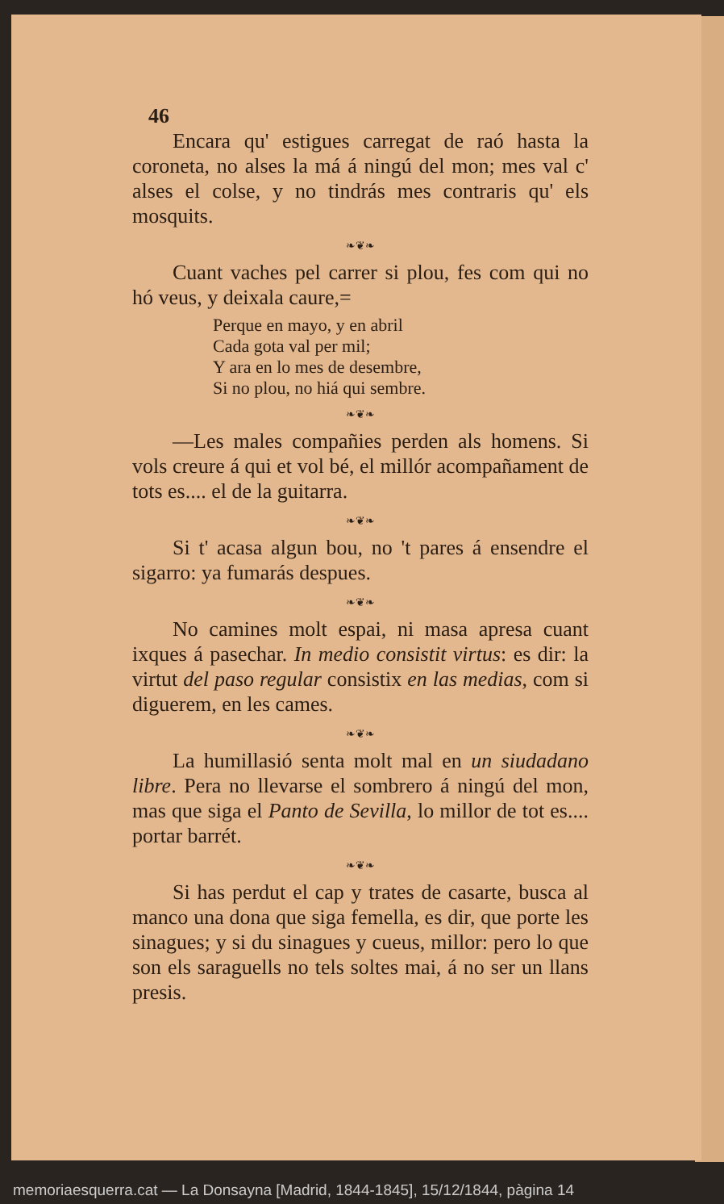46
Encara qu' estigues carregat de raó hasta la coroneta, no alses la má á ningú del mon; mes val c' alses el colse, y no tindrás mes contraris qu' els mosquits.
❧❦❧
Cuant vaches pel carrer si plou, fes com qui no hó veus, y deixala caure,=
Perque en mayo, y en abril
Cada gota val per mil;
Y ara en lo mes de desembre,
Si no plou, no hiá qui sembre.
❧❦❧
—Les males compañies perden als homens. Si vols creure á qui et vol bé, el millór acompañament de tots es.... el de la guitarra.
❧❦❧
Si t' acasa algun bou, no 't pares á ensendre el sigarro: ya fumarás despues.
❧❦❧
No camines molt espai, ni masa apresa cuant ixques á pasechar. In medio consistit virtus: es dir: la virtut del paso regular consistix en las medias, com si diguerem, en les cames.
❧❦❧
La humillasió senta molt mal en un siudadano libre. Pera no llevarse el sombrero á ningú del mon, mas que siga el Panto de Sevilla, lo millor de tot es.... portar barrét.
❧❦❧
Si has perdut el cap y trates de casarte, busca al manco una dona que siga femella, es dir, que porte les sinagues; y si du sinagues y cueus, millor: pero lo que son els saraguells no tels soltes mai, á no ser un llans presis.
memoriaesquerra.cat — La Donsayna [Madrid, 1844-1845], 15/12/1844, pàgina 14